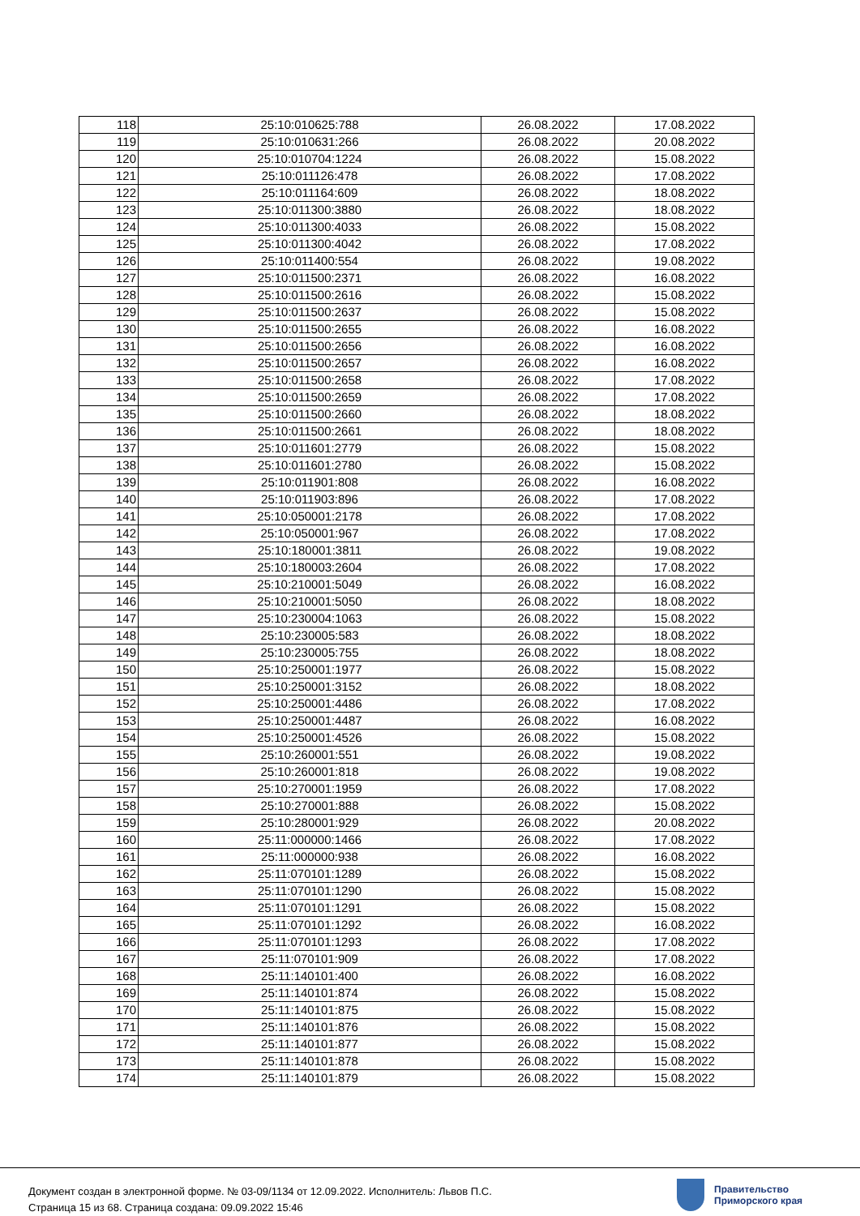| 118 | 25:10:010625:788 | 26.08.2022 | 17.08.2022 |
| 119 | 25:10:010631:266 | 26.08.2022 | 20.08.2022 |
| 120 | 25:10:010704:1224 | 26.08.2022 | 15.08.2022 |
| 121 | 25:10:011126:478 | 26.08.2022 | 17.08.2022 |
| 122 | 25:10:011164:609 | 26.08.2022 | 18.08.2022 |
| 123 | 25:10:011300:3880 | 26.08.2022 | 18.08.2022 |
| 124 | 25:10:011300:4033 | 26.08.2022 | 15.08.2022 |
| 125 | 25:10:011300:4042 | 26.08.2022 | 17.08.2022 |
| 126 | 25:10:011400:554 | 26.08.2022 | 19.08.2022 |
| 127 | 25:10:011500:2371 | 26.08.2022 | 16.08.2022 |
| 128 | 25:10:011500:2616 | 26.08.2022 | 15.08.2022 |
| 129 | 25:10:011500:2637 | 26.08.2022 | 15.08.2022 |
| 130 | 25:10:011500:2655 | 26.08.2022 | 16.08.2022 |
| 131 | 25:10:011500:2656 | 26.08.2022 | 16.08.2022 |
| 132 | 25:10:011500:2657 | 26.08.2022 | 16.08.2022 |
| 133 | 25:10:011500:2658 | 26.08.2022 | 17.08.2022 |
| 134 | 25:10:011500:2659 | 26.08.2022 | 17.08.2022 |
| 135 | 25:10:011500:2660 | 26.08.2022 | 18.08.2022 |
| 136 | 25:10:011500:2661 | 26.08.2022 | 18.08.2022 |
| 137 | 25:10:011601:2779 | 26.08.2022 | 15.08.2022 |
| 138 | 25:10:011601:2780 | 26.08.2022 | 15.08.2022 |
| 139 | 25:10:011901:808 | 26.08.2022 | 16.08.2022 |
| 140 | 25:10:011903:896 | 26.08.2022 | 17.08.2022 |
| 141 | 25:10:050001:2178 | 26.08.2022 | 17.08.2022 |
| 142 | 25:10:050001:967 | 26.08.2022 | 17.08.2022 |
| 143 | 25:10:180001:3811 | 26.08.2022 | 19.08.2022 |
| 144 | 25:10:180003:2604 | 26.08.2022 | 17.08.2022 |
| 145 | 25:10:210001:5049 | 26.08.2022 | 16.08.2022 |
| 146 | 25:10:210001:5050 | 26.08.2022 | 18.08.2022 |
| 147 | 25:10:230004:1063 | 26.08.2022 | 15.08.2022 |
| 148 | 25:10:230005:583 | 26.08.2022 | 18.08.2022 |
| 149 | 25:10:230005:755 | 26.08.2022 | 18.08.2022 |
| 150 | 25:10:250001:1977 | 26.08.2022 | 15.08.2022 |
| 151 | 25:10:250001:3152 | 26.08.2022 | 18.08.2022 |
| 152 | 25:10:250001:4486 | 26.08.2022 | 17.08.2022 |
| 153 | 25:10:250001:4487 | 26.08.2022 | 16.08.2022 |
| 154 | 25:10:250001:4526 | 26.08.2022 | 15.08.2022 |
| 155 | 25:10:260001:551 | 26.08.2022 | 19.08.2022 |
| 156 | 25:10:260001:818 | 26.08.2022 | 19.08.2022 |
| 157 | 25:10:270001:1959 | 26.08.2022 | 17.08.2022 |
| 158 | 25:10:270001:888 | 26.08.2022 | 15.08.2022 |
| 159 | 25:10:280001:929 | 26.08.2022 | 20.08.2022 |
| 160 | 25:11:000000:1466 | 26.08.2022 | 17.08.2022 |
| 161 | 25:11:000000:938 | 26.08.2022 | 16.08.2022 |
| 162 | 25:11:070101:1289 | 26.08.2022 | 15.08.2022 |
| 163 | 25:11:070101:1290 | 26.08.2022 | 15.08.2022 |
| 164 | 25:11:070101:1291 | 26.08.2022 | 15.08.2022 |
| 165 | 25:11:070101:1292 | 26.08.2022 | 16.08.2022 |
| 166 | 25:11:070101:1293 | 26.08.2022 | 17.08.2022 |
| 167 | 25:11:070101:909 | 26.08.2022 | 17.08.2022 |
| 168 | 25:11:140101:400 | 26.08.2022 | 16.08.2022 |
| 169 | 25:11:140101:874 | 26.08.2022 | 15.08.2022 |
| 170 | 25:11:140101:875 | 26.08.2022 | 15.08.2022 |
| 171 | 25:11:140101:876 | 26.08.2022 | 15.08.2022 |
| 172 | 25:11:140101:877 | 26.08.2022 | 15.08.2022 |
| 173 | 25:11:140101:878 | 26.08.2022 | 15.08.2022 |
| 174 | 25:11:140101:879 | 26.08.2022 | 15.08.2022 |
Документ создан в электронной форме. № 03-09/1134 от 12.09.2022. Исполнитель: Львов П.С.
Страница 15 из 68. Страница создана: 09.09.2022 15:46
Правительство
Приморского края